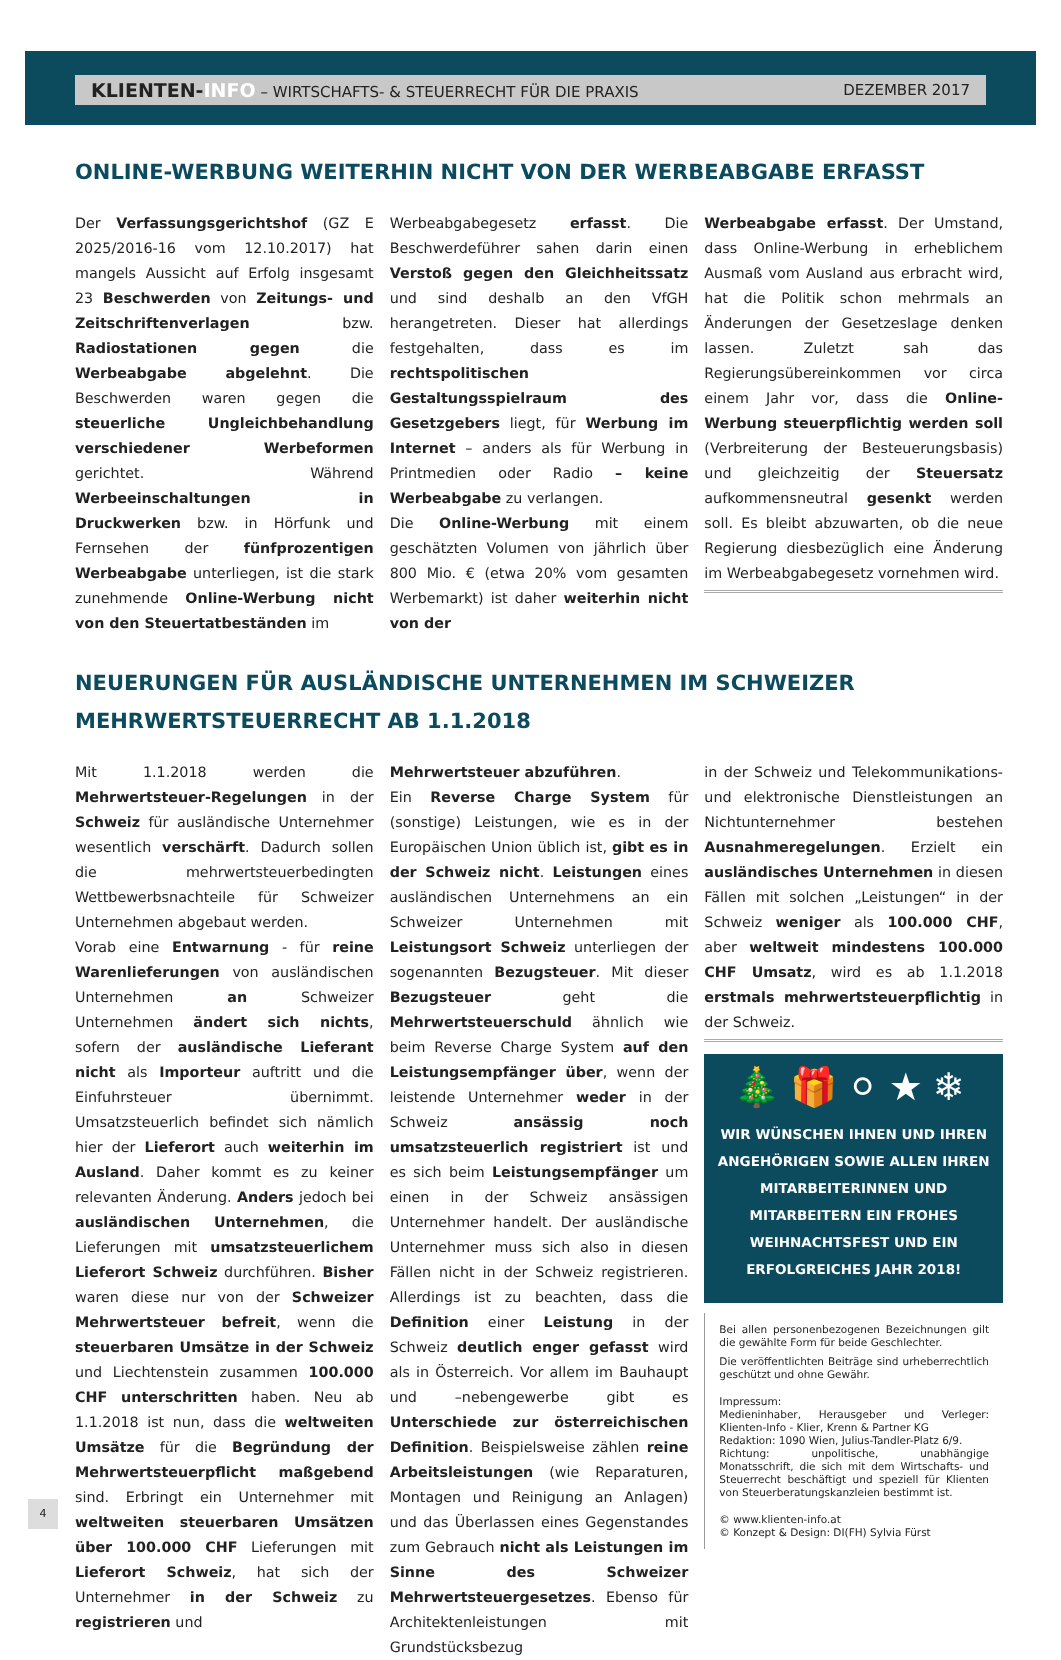KLIENTEN-INFO – WIRTSCHAFTS- & STEUERRECHT FÜR DIE PRAXIS DEZEMBER 2017
ONLINE-WERBUNG WEITERHIN NICHT VON DER WERBEABGABE ERFASST
Der Verfassungsgerichtshof (GZ E 2025/2016-16 vom 12.10.2017) hat mangels Aussicht auf Erfolg insgesamt 23 Beschwerden von Zeitungs- und Zeitschriftenverlagen bzw. Radiostationen gegen die Werbeabgabe abgelehnt. Die Beschwerden waren gegen die steuerliche Ungleichbehandlung verschiedener Werbeformen gerichtet. Während Werbeeinschaltungen in Druckwerken bzw. in Hörfunk und Fernsehen der fünfprozentigen Werbeabgabe unterliegen, ist die stark zunehmende Online-Werbung nicht von den Steuertatbeständen im
Werbeabgabegesetz erfasst. Die Beschwerdeführer sahen darin einen Verstoß gegen den Gleichheitssatz und sind deshalb an den VfGH herangetreten. Dieser hat allerdings festgehalten, dass es im rechtspolitischen Gestaltungsspielraum des Gesetzgebers liegt, für Werbung im Internet – anders als für Werbung in Printmedien oder Radio – keine Werbeabgabe zu verlangen.
Die Online-Werbung mit einem geschätzten Volumen von jährlich über 800 Mio. € (etwa 20% vom gesamten Werbemarkt) ist daher weiterhin nicht von der
Werbeabgabe erfasst. Der Umstand, dass Online-Werbung in erheblichem Ausmaß vom Ausland aus erbracht wird, hat die Politik schon mehrmals an Änderungen der Gesetzeslage denken lassen. Zuletzt sah das Regierungsübereinkommen vor circa einem Jahr vor, dass die Online-Werbung steuerpflichtig werden soll (Verbreiterung der Besteuerungsbasis) und gleichzeitig der Steuersatz aufkommensneutral gesenkt werden soll. Es bleibt abzuwarten, ob die neue Regierung diesbezüglich eine Änderung im Werbeabgabegesetz vornehmen wird.
NEUERUNGEN FÜR AUSLÄNDISCHE UNTERNEHMEN IM SCHWEIZER MEHRWERTSTEUERRECHT AB 1.1.2018
Mit 1.1.2018 werden die Mehrwertsteuer-Regelungen in der Schweiz für ausländische Unternehmer wesentlich verschärft. Dadurch sollen die mehrwertsteuerbedingten Wettbewerbsnachteile für Schweizer Unternehmen abgebaut werden.
Vorab eine Entwarnung - für reine Warenlieferungen von ausländischen Unternehmen an Schweizer Unternehmen ändert sich nichts, sofern der ausländische Lieferant nicht als Importeur auftritt und die Einfuhrsteuer übernimmt. Umsatzsteuerlich befindet sich nämlich hier der Lieferort auch weiterhin im Ausland. Daher kommt es zu keiner relevanten Änderung. Anders jedoch bei ausländischen Unternehmen, die Lieferungen mit umsatzsteuerlichem Lieferort Schweiz durchführen. Bisher waren diese nur von der Schweizer Mehrwertsteuer befreit, wenn die steuerbaren Umsätze in der Schweiz und Liechtenstein zusammen 100.000 CHF unterschritten haben. Neu ab 1.1.2018 ist nun, dass die weltweiten Umsätze für die Begründung der Mehrwertsteuerpflicht maßgebend sind. Erbringt ein Unternehmer mit weltweiten steuerbaren Umsätzen über 100.000 CHF Lieferungen mit Lieferort Schweiz, hat sich der Unternehmer in der Schweiz zu registrieren und
Mehrwertsteuer abzuführen.
Ein Reverse Charge System für (sonstige) Leistungen, wie es in der Europäischen Union üblich ist, gibt es in der Schweiz nicht. Leistungen eines ausländischen Unternehmens an ein Schweizer Unternehmen mit Leistungsort Schweiz unterliegen der sogenannten Bezugsteuer. Mit dieser Bezugsteuer geht die Mehrwertsteuerschuld ähnlich wie beim Reverse Charge System auf den Leistungsempfänger über, wenn der leistende Unternehmer weder in der Schweiz ansässig noch umsatzsteuerlich registriert ist und es sich beim Leistungsempfänger um einen in der Schweiz ansässigen Unternehmer handelt. Der ausländische Unternehmer muss sich also in diesen Fällen nicht in der Schweiz registrieren. Allerdings ist zu beachten, dass die Definition einer Leistung in der Schweiz deutlich enger gefasst wird als in Österreich. Vor allem im Bauhaupt und –nebengewerbe gibt es Unterschiede zur österreichischen Definition. Beispielsweise zählen reine Arbeitsleistungen (wie Reparaturen, Montagen und Reinigung an Anlagen) und das Überlassen eines Gegenstandes zum Gebrauch nicht als Leistungen im Sinne des Schweizer Mehrwertsteuergesetzes. Ebenso für Architektenleistungen mit Grundstücksbezug
in der Schweiz und Telekommunikations- und elektronische Dienstleistungen an Nichtunternehmer bestehen Ausnahmeregelungen. Erzielt ein ausländisches Unternehmen in diesen Fällen mit solchen „Leistungen“ in der Schweiz weniger als 100.000 CHF, aber weltweit mindestens 100.000 CHF Umsatz, wird es ab 1.1.2018 erstmals mehrwertsteuerpflichtig in der Schweiz.
🎄🎁⚪★❄
WIR WÜNSCHEN IHNEN UND IHREN ANGEHÖRIGEN SOWIE ALLEN IHREN MITARBEITERINNEN UND MITARBEITERN EIN FROHES WEIHNACHTSFEST UND EIN ERFOLGREICHES JAHR 2018!
Bei allen personenbezogenen Bezeichnungen gilt die gewählte Form für beide Geschlechter.
Die veröffentlichten Beiträge sind urheberrechtlich geschützt und ohne Gewähr.
Impressum:
Medieninhaber, Herausgeber und Verleger: Klienten-Info - Klier, Krenn & Partner KG
Redaktion: 1090 Wien, Julius-Tandler-Platz 6/9.
Richtung: unpolitische, unabhängige Monatsschrift, die sich mit dem Wirtschafts- und Steuerrecht beschäftigt und speziell für Klienten von Steuerberatungskanzleien bestimmt ist.
© www.klienten-info.at
© Konzept & Design: DI(FH) Sylvia Fürst
4